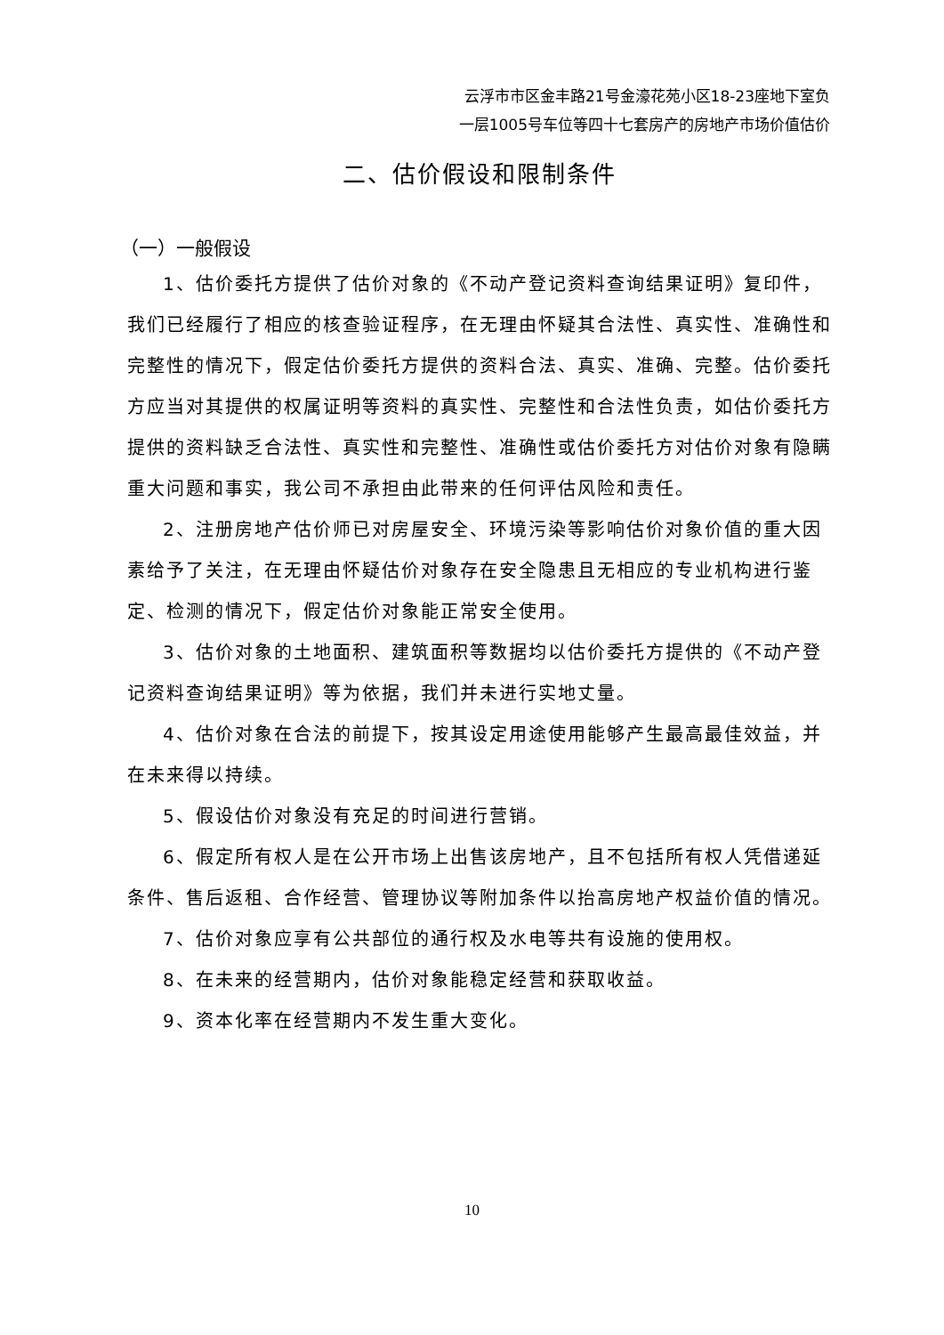云浮市市区金丰路21号金濠花苑小区18-23座地下室负
一层1005号车位等四十七套房产的房地产市场价值估价
二、估价假设和限制条件
（一）一般假设
1、估价委托方提供了估价对象的《不动产登记资料查询结果证明》复印件，我们已经履行了相应的核查验证程序，在无理由怀疑其合法性、真实性、准确性和完整性的情况下，假定估价委托方提供的资料合法、真实、准确、完整。估价委托方应当对其提供的权属证明等资料的真实性、完整性和合法性负责，如估价委托方提供的资料缺乏合法性、真实性和完整性、准确性或估价委托方对估价对象有隐瞒重大问题和事实，我公司不承担由此带来的任何评估风险和责任。
2、注册房地产估价师已对房屋安全、环境污染等影响估价对象价值的重大因素给予了关注，在无理由怀疑估价对象存在安全隐患且无相应的专业机构进行鉴定、检测的情况下，假定估价对象能正常安全使用。
3、估价对象的土地面积、建筑面积等数据均以估价委托方提供的《不动产登记资料查询结果证明》等为依据，我们并未进行实地丈量。
4、估价对象在合法的前提下，按其设定用途使用能够产生最高最佳效益，并在未来得以持续。
5、假设估价对象没有充足的时间进行营销。
6、假定所有权人是在公开市场上出售该房地产，且不包括所有权人凭借递延条件、售后返租、合作经营、管理协议等附加条件以抬高房地产权益价值的情况。
7、估价对象应享有公共部位的通行权及水电等共有设施的使用权。
8、在未来的经营期内，估价对象能稳定经营和获取收益。
9、资本化率在经营期内不发生重大变化。
10